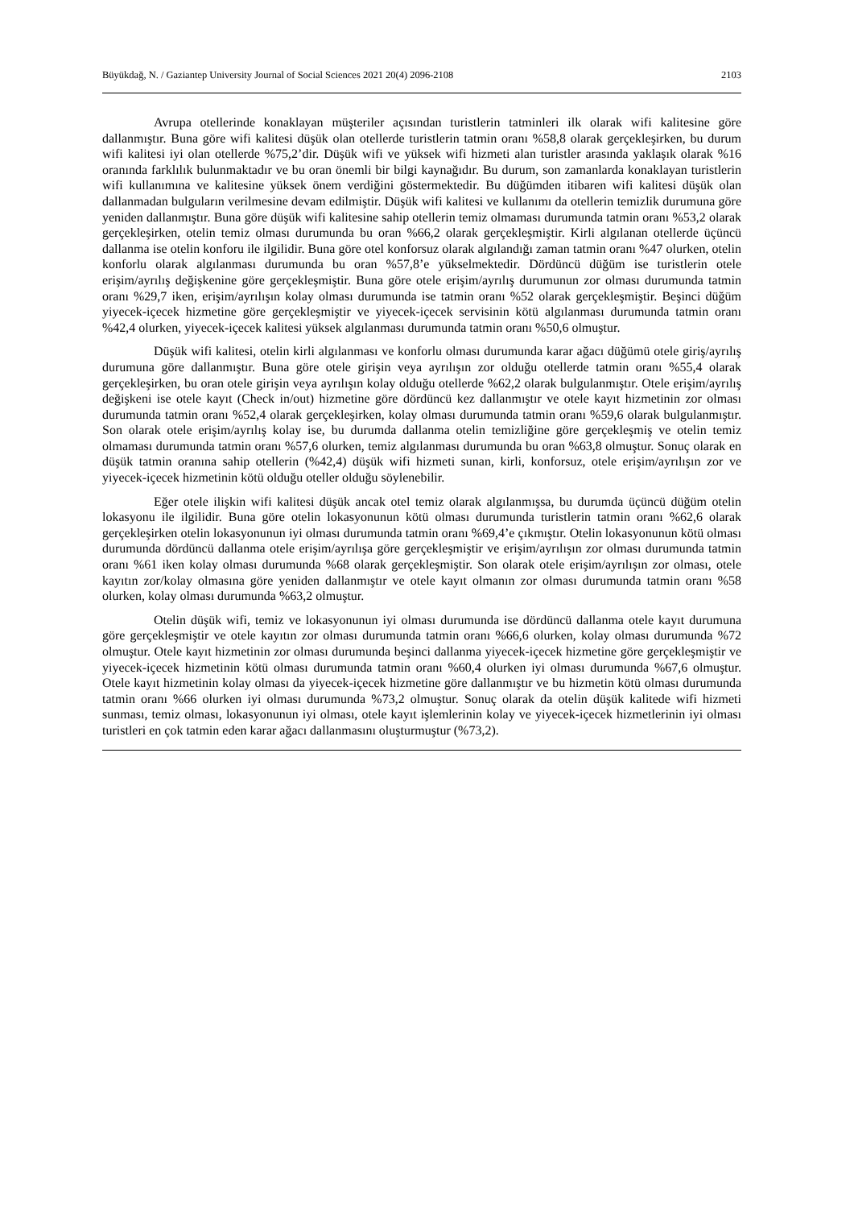Büyükdağ, N. / Gaziantep University Journal of Social Sciences 2021 20(4) 2096-2108 2103
Avrupa otellerinde konaklayan müşteriler açısından turistlerin tatminleri ilk olarak wifi kalitesine göre dallanmıştır. Buna göre wifi kalitesi düşük olan otellerde turistlerin tatmin oranı %58,8 olarak gerçekleşirken, bu durum wifi kalitesi iyi olan otellerde %75,2’dir. Düşük wifi ve yüksek wifi hizmeti alan turistler arasında yaklaşık olarak %16 oranında farklılık bulunmaktadır ve bu oran önemli bir bilgi kaynağıdır. Bu durum, son zamanlarda konaklayan turistlerin wifi kullanımına ve kalitesine yüksek önem verdiğini göstermektedir. Bu düğümden itibaren wifi kalitesi düşük olan dallanmadan bulguların verilmesine devam edilmiştir. Düşük wifi kalitesi ve kullanımı da otellerin temizlik durumuna göre yeniden dallanmıştır. Buna göre düşük wifi kalitesine sahip otellerin temiz olmaması durumunda tatmin oranı %53,2 olarak gerçekleşirken, otelin temiz olması durumunda bu oran %66,2 olarak gerçekleşmiştir. Kirli algılanan otellerde üçüncü dallanma ise otelin konforu ile ilgilidir. Buna göre otel konforsuz olarak algılandığı zaman tatmin oranı %47 olurken, otelin konforlu olarak algılanması durumunda bu oran %57,8’e yükselmektedir. Dördüncü düğüm ise turistlerin otele erişim/ayrılış değişkenine göre gerçekleşmiştir. Buna göre otele erişim/ayrılış durumunun zor olması durumunda tatmin oranı %29,7 iken, erişim/ayrılışın kolay olması durumunda ise tatmin oranı %52 olarak gerçekleşmiştir. Beşinci düğüm yiyecek-içecek hizmetine göre gerçekleşmiştir ve yiyecek-içecek servisinin kötü algılanması durumunda tatmin oranı %42,4 olurken, yiyecek-içecek kalitesi yüksek algılanması durumunda tatmin oranı %50,6 olmuştur.
Düşük wifi kalitesi, otelin kirli algılanması ve konforlu olması durumunda karar ağacı düğümü otele giriş/ayrılış durumuna göre dallanmıştır. Buna göre otele girişin veya ayrılışın zor olduğu otellerde tatmin oranı %55,4 olarak gerçekleşirken, bu oran otele girişin veya ayrılışın kolay olduğu otellerde %62,2 olarak bulgulanmıştır. Otele erişim/ayrılış değişkeni ise otele kayıt (Check in/out) hizmetine göre dördüncü kez dallanmıştır ve otele kayıt hizmetinin zor olması durumunda tatmin oranı %52,4 olarak gerçekleşirken, kolay olması durumunda tatmin oranı %59,6 olarak bulgulanmıştır. Son olarak otele erişim/ayrılış kolay ise, bu durumda dallanma otelin temizliğine göre gerçekleşmiş ve otelin temiz olmaması durumunda tatmin oranı %57,6 olurken, temiz algılanması durumunda bu oran %63,8 olmuştur. Sonuç olarak en düşük tatmin oranına sahip otellerin (%42,4) düşük wifi hizmeti sunan, kirli, konforsuz, otele erişim/ayrılışın zor ve yiyecek-içecek hizmetinin kötü olduğu oteller olduğu söylenebilir.
Eğer otele ilişkin wifi kalitesi düşük ancak otel temiz olarak algılanmışsa, bu durumda üçüncü düğüm otelin lokasyonu ile ilgilidir. Buna göre otelin lokasyonunun kötü olması durumunda turistlerin tatmin oranı %62,6 olarak gerçekleşirken otelin lokasyonunun iyi olması durumunda tatmin oranı %69,4’e çıkmıştır. Otelin lokasyonunun kötü olması durumunda dördüncü dallanma otele erişim/ayrılışa göre gerçekleşmiştir ve erişim/ayrılışın zor olması durumunda tatmin oranı %61 iken kolay olması durumunda %68 olarak gerçekleşmiştir. Son olarak otele erişim/ayrılışın zor olması, otele kayıtın zor/kolay olmasına göre yeniden dallanmıştır ve otele kayıt olmanın zor olması durumunda tatmin oranı %58 olurken, kolay olması durumunda %63,2 olmuştur.
Otelin düşük wifi, temiz ve lokasyonunun iyi olması durumunda ise dördüncü dallanma otele kayıt durumuna göre gerçekleşmiştir ve otele kayıtın zor olması durumunda tatmin oranı %66,6 olurken, kolay olması durumunda %72 olmuştur. Otele kayıt hizmetinin zor olması durumunda beşinci dallanma yiyecek-içecek hizmetine göre gerçekleşmiştir ve yiyecek-içecek hizmetinin kötü olması durumunda tatmin oranı %60,4 olurken iyi olması durumunda %67,6 olmuştur. Otele kayıt hizmetinin kolay olması da yiyecek-içecek hizmetine göre dallanmıştır ve bu hizmetin kötü olması durumunda tatmin oranı %66 olurken iyi olması durumunda %73,2 olmuştur. Sonuç olarak da otelin düşük kalitede wifi hizmeti sunması, temiz olması, lokasyonunun iyi olması, otele kayıt işlemlerinin kolay ve yiyecek-içecek hizmetlerinin iyi olması turistleri en çok tatmin eden karar ağacı dallanmasını oluşturmuştur (%73,2).